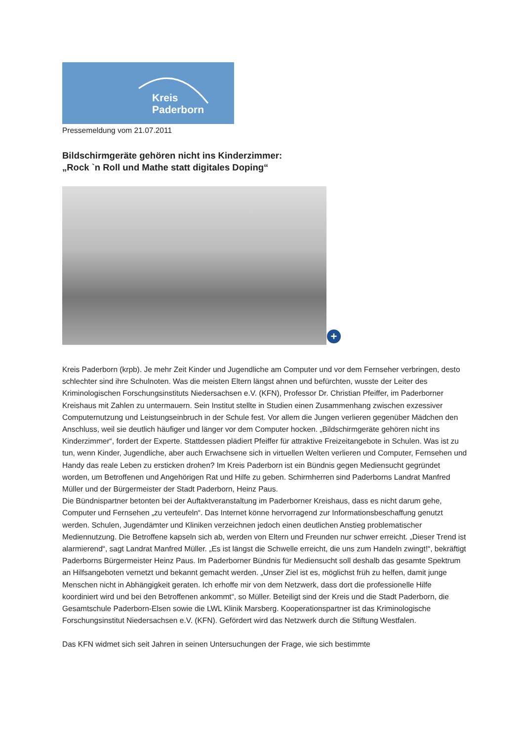Kreis
Paderborn
Pressemeldung vom 21.07.2011
Bildschirmgeräte gehören nicht ins Kinderzimmer:
„Rock `n Roll und Mathe statt digitales Doping“
+
Kreis Paderborn (krpb). Je mehr Zeit Kinder und Jugendliche am Computer und vor dem Fernseher verbringen, desto schlechter sind ihre Schulnoten. Was die meisten Eltern längst ahnen und befürchten, wusste der Leiter des Kriminologischen Forschungsinstituts Niedersachsen e.V. (KFN), Professor Dr. Christian Pfeiffer, im Paderborner Kreishaus mit Zahlen zu untermauern. Sein Institut stellte in Studien einen Zusammenhang zwischen exzessiver Computernutzung und Leistungseinbruch in der Schule fest. Vor allem die Jungen verlieren gegenüber Mädchen den Anschluss, weil sie deutlich häufiger und länger vor dem Computer hocken. „Bildschirmgeräte gehören nicht ins Kinderzimmer“, fordert der Experte. Stattdessen plädiert Pfeiffer für attraktive Freizeitangebote in Schulen. Was ist zu tun, wenn Kinder, Jugendliche, aber auch Erwachsene sich in virtuellen Welten verlieren und Computer, Fernsehen und Handy das reale Leben zu ersticken drohen? Im Kreis Paderborn ist ein Bündnis gegen Mediensucht gegründet worden, um Betroffenen und Angehörigen Rat und Hilfe zu geben. Schirmherren sind Paderborns Landrat Manfred Müller und der Bürgermeister der Stadt Paderborn, Heinz Paus.
Die Bündnispartner betonten bei der Auftaktveranstaltung im Paderborner Kreishaus, dass es nicht darum gehe, Computer und Fernsehen „zu verteufeln“. Das Internet könne hervorragend zur Informationsbeschaffung genutzt werden. Schulen, Jugendämter und Kliniken verzeichnen jedoch einen deutlichen Anstieg problematischer Mediennutzung. Die Betroffene kapseln sich ab, werden von Eltern und Freunden nur schwer erreicht. „Dieser Trend ist alarmierend“, sagt Landrat Manfred Müller. „Es ist längst die Schwelle erreicht, die uns zum Handeln zwingt!“, bekräftigt Paderborns Bürgermeister Heinz Paus. Im Paderborner Bündnis für Mediensucht soll deshalb das gesamte Spektrum an Hilfsangeboten vernetzt und bekannt gemacht werden. „Unser Ziel ist es, möglichst früh zu helfen, damit junge Menschen nicht in Abhängigkeit geraten. Ich erhoffe mir von dem Netzwerk, dass dort die professionelle Hilfe koordiniert wird und bei den Betroffenen ankommt“, so Müller. Beteiligt sind der Kreis und die Stadt Paderborn, die Gesamtschule Paderborn-Elsen sowie die LWL Klinik Marsberg. Kooperationspartner ist das Kriminologische Forschungsinstitut Niedersachsen e.V. (KFN). Gefördert wird das Netzwerk durch die Stiftung Westfalen.
Das KFN widmet sich seit Jahren in seinen Untersuchungen der Frage, wie sich bestimmte